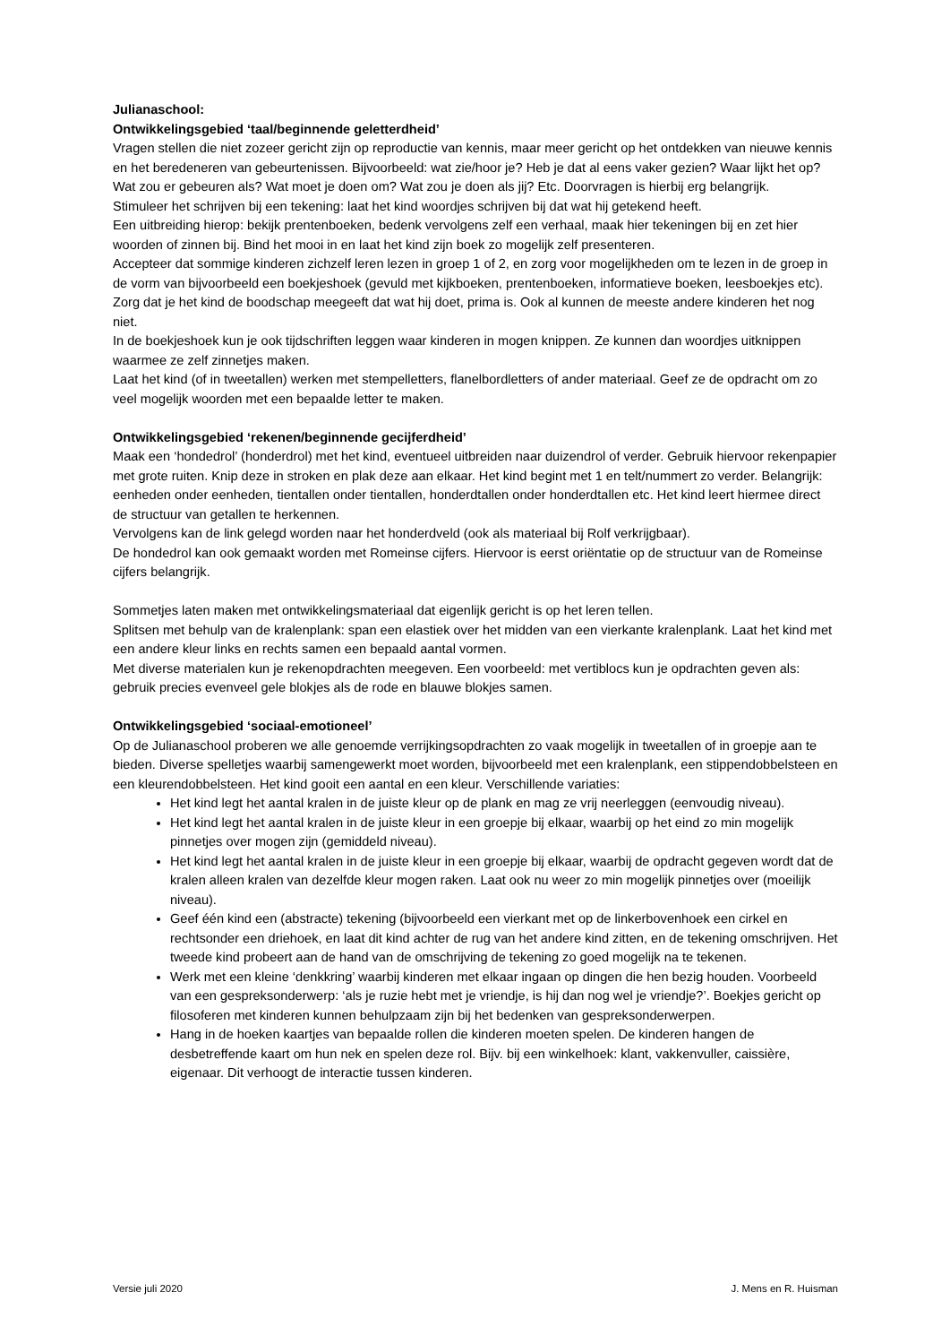Julianaschool:
Ontwikkelingsgebied ‘taal/beginnende geletterdheid’
Vragen stellen die niet zozeer gericht zijn op reproductie van kennis, maar meer gericht op het ontdekken van nieuwe kennis en het beredeneren van gebeurtenissen. Bijvoorbeeld: wat zie/hoor je? Heb je dat al eens vaker gezien? Waar lijkt het op? Wat zou er gebeuren als? Wat moet je doen om? Wat zou je doen als jij? Etc. Doorvragen is hierbij erg belangrijk.
Stimuleer het schrijven bij een tekening: laat het kind woordjes schrijven bij dat wat hij getekend heeft.
Een uitbreiding hierop: bekijk prentenboeken, bedenk vervolgens zelf een verhaal, maak hier tekeningen bij en zet hier woorden of zinnen bij. Bind het mooi in en laat het kind zijn boek zo mogelijk zelf presenteren.
Accepteer dat sommige kinderen zichzelf leren lezen in groep 1 of 2, en zorg voor mogelijkheden om te lezen in de groep in de vorm van bijvoorbeeld een boekjeshoek (gevuld met kijkboeken, prentenboeken, informatieve boeken, leesboekjes etc). Zorg dat je het kind de boodschap meegeeft dat wat hij doet, prima is. Ook al kunnen de meeste andere kinderen het nog niet.
In de boekjeshoek kun je ook tijdschriften leggen waar kinderen in mogen knippen. Ze kunnen dan woordjes uitknippen waarmee ze zelf zinnetjes maken.
Laat het kind (of in tweetallen) werken met stempelletters, flanelbordletters of ander materiaal. Geef ze de opdracht om zo veel mogelijk woorden met een bepaalde letter te maken.
Ontwikkelingsgebied ‘rekenen/beginnende gecijferdheid’
Maak een ‘hondedrol’ (honderdrol) met het kind, eventueel uitbreiden naar duizendrol of verder. Gebruik hiervoor rekenpapier met grote ruiten. Knip deze in stroken en plak deze aan elkaar. Het kind begint met 1 en telt/nummert zo verder. Belangrijk: eenheden onder eenheden, tientallen onder tientallen, honderdtallen onder honderdtallen etc. Het kind leert hiermee direct de structuur van getallen te herkennen.
Vervolgens kan de link gelegd worden naar het honderdveld (ook als materiaal bij Rolf verkrijgbaar).
De hondedrol kan ook gemaakt worden met Romeinse cijfers. Hiervoor is eerst oriëntatie op de structuur van de Romeinse cijfers belangrijk.
Sommetjes laten maken met ontwikkelingsmateriaal dat eigenlijk gericht is op het leren tellen.
Splitsen met behulp van de kralenplank: span een elastiek over het midden van een vierkante kralenplank. Laat het kind met een andere kleur links en rechts samen een bepaald aantal vormen.
Met diverse materialen kun je rekenopdrachten meegeven. Een voorbeeld: met vertiblocs kun je opdrachten geven als: gebruik precies evenveel gele blokjes als de rode en blauwe blokjes samen.
Ontwikkelingsgebied ‘sociaal-emotioneel’
Op de Julianaschool proberen we alle genoemde verrijkingsopdrachten zo vaak mogelijk in tweetallen of in groepje aan te bieden. Diverse spelletjes waarbij samengewerkt moet worden, bijvoorbeeld met een kralenplank, een stippendobbelsteen en een kleurendobbelsteen. Het kind gooit een aantal en een kleur. Verschillende variaties:
Het kind legt het aantal kralen in de juiste kleur op de plank en mag ze vrij neerleggen (eenvoudig niveau).
Het kind legt het aantal kralen in de juiste kleur in een groepje bij elkaar, waarbij op het eind zo min mogelijk pinnetjes over mogen zijn (gemiddeld niveau).
Het kind legt het aantal kralen in de juiste kleur in een groepje bij elkaar, waarbij de opdracht gegeven wordt dat de kralen alleen kralen van dezelfde kleur mogen raken. Laat ook nu weer zo min mogelijk pinnetjes over (moeilijk niveau).
Geef één kind een (abstracte) tekening (bijvoorbeeld een vierkant met op de linkerbovenhoek een cirkel en rechtsonder een driehoek, en laat dit kind achter de rug van het andere kind zitten, en de tekening omschrijven. Het tweede kind probeert aan de hand van de omschrijving de tekening zo goed mogelijk na te tekenen.
Werk met een kleine ‘denkkring’ waarbij kinderen met elkaar ingaan op dingen die hen bezig houden. Voorbeeld van een gespreksonderwerp: ‘als je ruzie hebt met je vriendje, is hij dan nog wel je vriendje?’. Boekjes gericht op filosoferen met kinderen kunnen behulpzaam zijn bij het bedenken van gespreksonderwerpen.
Hang in de hoeken kaartjes van bepaalde rollen die kinderen moeten spelen. De kinderen hangen de desbetreffende kaart om hun nek en spelen deze rol. Bijv. bij een winkelhoek: klant, vakkenvuller, caissière, eigenaar. Dit verhoogt de interactie tussen kinderen.
Versie juli 2020 J. Mens en R. Huisman